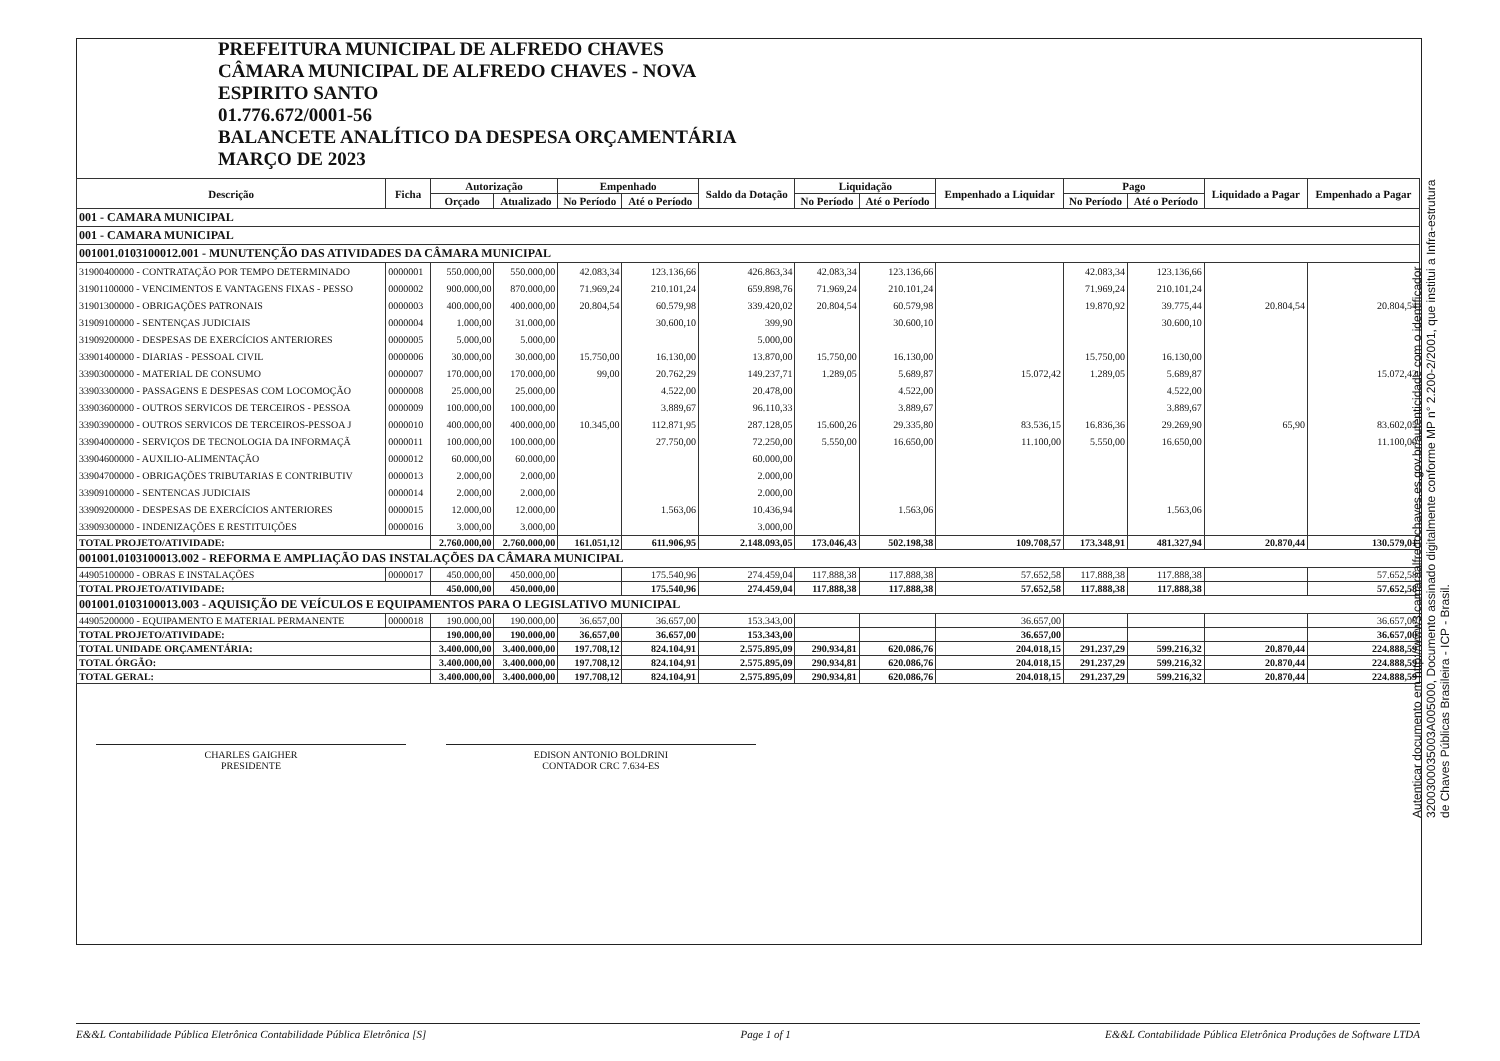PREFEITURA MUNICIPAL DE ALFREDO CHAVES
CÂMARA MUNICIPAL DE ALFREDO CHAVES - NOVA
ESPIRITO SANTO
01.776.672/0001-56
BALANCETE ANALÍTICO DA DESPESA ORÇAMENTÁRIA
MARÇO DE 2023
| Descrição | Ficha | Autorização | | Empenhado | | Saldo da Dotação | Liquidação | | Empenhado a Liquidar | Pago | | Liquidado a Pagar | Empenhado a Pagar |
| --- | --- | --- | --- | --- | --- | --- | --- | --- | --- | --- | --- | --- | --- |
| | | Orçado | Atualizado | No Período | Até o Período | | No Período | Até o Período | | No Período | Até o Período | | |
| 001 - CAMARA MUNICIPAL | | | | | | | | | | | | | |
| 001 - CAMARA MUNICIPAL | | | | | | | | | | | | | |
| 001001.0103100012.001 - MUNUTENÇÃO DAS ATIVIDADES DA CÂMARA MUNICIPAL | | | | | | | | | | | | | |
| 31900400000 - CONTRATAÇÃO POR TEMPO DETERMINADO | 0000001 | 550.000,00 | 550.000,00 | 42.083,34 | 123.136,66 | 426.863,34 | 42.083,34 | 123.136,66 | | 42.083,34 | 123.136,66 | | |
| 31901100000 - VENCIMENTOS E VANTAGENS FIXAS - PESSO | 0000002 | 900.000,00 | 870.000,00 | 71.969,24 | 210.101,24 | 659.898,76 | 71.969,24 | 210.101,24 | | 71.969,24 | 210.101,24 | | |
| 31901300000 - OBRIGAÇÕES PATRONAIS | 0000003 | 400.000,00 | 400.000,00 | 20.804,54 | 60.579,98 | 339.420,02 | 20.804,54 | 60.579,98 | | 19.870,92 | 39.775,44 | 20.804,54 | 20.804,54 |
| 31909100000 - SENTENÇAS JUDICIAIS | 0000004 | 1.000,00 | 31.000,00 | | 30.600,10 | 399,90 | | 30.600,10 | | | 30.600,10 | | |
| 31909200000 - DESPESAS DE EXERCÍCIOS ANTERIORES | 0000005 | 5.000,00 | 5.000,00 | | | 5.000,00 | | | | | | | |
| 33901400000 - DIARIAS - PESSOAL CIVIL | 0000006 | 30.000,00 | 30.000,00 | 15.750,00 | 16.130,00 | 13.870,00 | 15.750,00 | 16.130,00 | | 15.750,00 | 16.130,00 | | |
| 33903000000 - MATERIAL DE CONSUMO | 0000007 | 170.000,00 | 170.000,00 | 99,00 | 20.762,29 | 149.237,71 | 1.289,05 | 5.689,87 | 15.072,42 | 1.289,05 | 5.689,87 | | 15.072,42 |
| 33903300000 - PASSAGENS E DESPESAS COM LOCOMOÇÃO | 0000008 | 25.000,00 | 25.000,00 | | 4.522,00 | 20.478,00 | | 4.522,00 | | | 4.522,00 | | |
| 33903600000 - OUTROS SERVICOS DE TERCEIROS - PESSOA | 0000009 | 100.000,00 | 100.000,00 | | 3.889,67 | 96.110,33 | | 3.889,67 | | | 3.889,67 | | |
| 33903900000 - OUTROS SERVICOS DE TERCEIROS-PESSOA J | 0000010 | 400.000,00 | 400.000,00 | 10.345,00 | 112.871,95 | 287.128,05 | 15.600,26 | 29.335,80 | 83.536,15 | 16.836,36 | 29.269,90 | 65,90 | 83.602,05 |
| 33904000000 - SERVIÇOS DE TECNOLOGIA DA INFORMAÇÃ | 0000011 | 100.000,00 | 100.000,00 | | 27.750,00 | 72.250,00 | 5.550,00 | 16.650,00 | 11.100,00 | 5.550,00 | 16.650,00 | | 11.100,00 |
| 33904600000 - AUXILIO-ALIMENTAÇÃO | 0000012 | 60.000,00 | 60.000,00 | | | 60.000,00 | | | | | | | |
| 33904700000 - OBRIGAÇÕES TRIBUTARIAS E CONTRIBUTIV | 0000013 | 2.000,00 | 2.000,00 | | | 2.000,00 | | | | | | | |
| 33909100000 - SENTENCAS JUDICIAIS | 0000014 | 2.000,00 | 2.000,00 | | | 2.000,00 | | | | | | | |
| 33909200000 - DESPESAS DE EXERCÍCIOS ANTERIORES | 0000015 | 12.000,00 | 12.000,00 | | 1.563,06 | 10.436,94 | | 1.563,06 | | | 1.563,06 | | |
| 33909300000 - INDENIZAÇÕES E RESTITUIÇÕES | 0000016 | 3.000,00 | 3.000,00 | | | 3.000,00 | | | | | | | |
| TOTAL PROJETO/ATIVIDADE: | | 2.760.000,00 | 2.760.000,00 | 161.051,12 | 611.906,95 | 2.148.093,05 | 173.046,43 | 502.198,38 | 109.708,57 | 173.348,91 | 481.327,94 | 20.870,44 | 130.579,01 |
| 001001.0103100013.002 - REFORMA E AMPLIAÇÃO DAS INSTALAÇÕES DA CÂMARA MUNICIPAL | | | | | | | | | | | | | |
| 44905100000 - OBRAS E INSTALAÇÕES | 0000017 | 450.000,00 | 450.000,00 | | 175.540,96 | 274.459,04 | 117.888,38 | 117.888,38 | 57.652,58 | 117.888,38 | 117.888,38 | | 57.652,58 |
| TOTAL PROJETO/ATIVIDADE: | | 450.000,00 | 450.000,00 | | 175.540,96 | 274.459,04 | 117.888,38 | 117.888,38 | 57.652,58 | 117.888,38 | 117.888,38 | | 57.652,58 |
| 001001.0103100013.003 - AQUISIÇÃO DE VEÍCULOS E EQUIPAMENTOS PARA O LEGISLATIVO MUNICIPAL | | | | | | | | | | | | | |
| 44905200000 - EQUIPAMENTO E MATERIAL PERMANENTE | 0000018 | 190.000,00 | 190.000,00 | 36.657,00 | 36.657,00 | 153.343,00 | | | 36.657,00 | | | | 36.657,00 |
| TOTAL PROJETO/ATIVIDADE: | | 190.000,00 | 190.000,00 | 36.657,00 | 36.657,00 | 153.343,00 | | | 36.657,00 | | | | 36.657,00 |
| TOTAL UNIDADE ORÇAMENTÁRIA: | | 3.400.000,00 | 3.400.000,00 | 197.708,12 | 824.104,91 | 2.575.895,09 | 290.934,81 | 620.086,76 | 204.018,15 | 291.237,29 | 599.216,32 | 20.870,44 | 224.888,59 |
| TOTAL ÓRGÃO: | | 3.400.000,00 | 3.400.000,00 | 197.708,12 | 824.104,91 | 2.575.895,09 | 290.934,81 | 620.086,76 | 204.018,15 | 291.237,29 | 599.216,32 | 20.870,44 | 224.888,59 |
| TOTAL GERAL: | | 3.400.000,00 | 3.400.000,00 | 197.708,12 | 824.104,91 | 2.575.895,09 | 290.934,81 | 620.086,76 | 204.018,15 | 291.237,29 | 599.216,32 | 20.870,44 | 224.888,59 |
CHARLES GAIGHER
PRESIDENTE
EDISON ANTONIO BOLDRINI
CONTADOR CRC 7.634-ES
Autenticar documento em http://www3.camaraalfredochaves.es.gov.br/autenticidade com o identificador 3200300035003A005000, Documento assinado digitalmente conforme MP n° 2.200-2/2001, que institui a Infra-estrutura de Chaves Públicas Brasileira - ICP - Brasil.
E&&L Contabilidade Pública Eletrônica Contabilidade Pública Eletrônica [S] Page 1 of 1 E&&L Contabilidade Pública Eletrônica Produções de Software LTDA